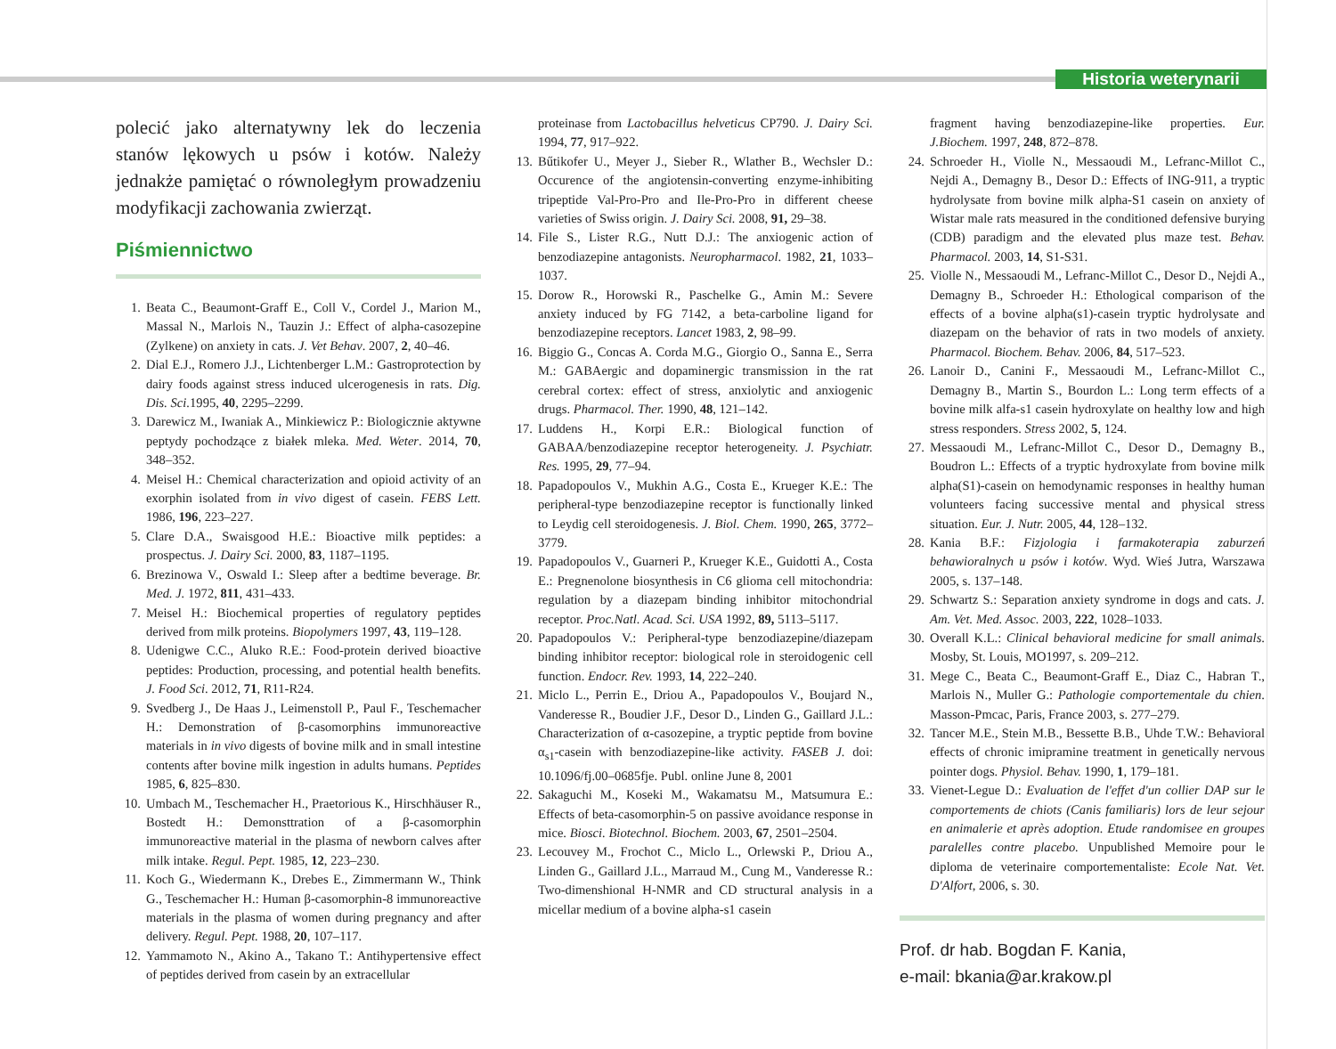Historia weterynarii
polecić jako alternatywny lek do leczenia stanów lękowych u psów i kotów. Należy jednakże pamiętać o równoległym prowadzeniu modyfikacji zachowania zwierząt.
Piśmiennictwo
1. Beata C., Beaumont-Graff E., Coll V., Cordel J., Marion M., Massal N., Marlois N., Tauzin J.: Effect of alpha-casozepine (Zylkene) on anxiety in cats. J. Vet Behav. 2007, 2, 40–46.
2. Dial E.J., Romero J.J., Lichtenberger L.M.: Gastroprotection by dairy foods against stress induced ulcerogenesis in rats. Dig. Dis. Sci. 1995, 40, 2295–2299.
3. Darewicz M., Iwaniak A., Minkiewicz P.: Biologicznie aktywne peptydy pochodzące z białek mleka. Med. Weter. 2014, 70, 348–352.
4. Meisel H.: Chemical characterization and opioid activity of an exorphin isolated from in vivo digest of casein. FEBS Lett. 1986, 196, 223–227.
5. Clare D.A., Swaisgood H.E.: Bioactive milk peptides: a prospectus. J. Dairy Sci. 2000, 83, 1187–1195.
6. Brezinowa V., Oswald I.: Sleep after a bedtime beverage. Br. Med. J. 1972, 811, 431–433.
7. Meisel H.: Biochemical properties of regulatory peptides derived from milk proteins. Biopolymers 1997, 43, 119–128.
8. Udenigwe C.C., Aluko R.E.: Food-protein derived bioactive peptides: Production, processing, and potential health benefits. J. Food Sci. 2012, 71, R11-R24.
9. Svedberg J., De Haas J., Leimenstoll P., Paul F., Teschemacher H.: Demonstration of β-casomorphins immunoreactive materials in in vivo digests of bovine milk and in small intestine contents after bovine milk ingestion in adults humans. Peptides 1985, 6, 825–830.
10. Umbach M., Teschemacher H., Praetorious K., Hirschhäuser R., Bostedt H.: Demonsttration of a β-casomorphin immunoreactive material in the plasma of newborn calves after milk intake. Regul. Pept. 1985, 12, 223–230.
11. Koch G., Wiedermann K., Drebes E., Zimmermann W., Think G., Teschemacher H.: Human β-casomorphin-8 immunoreactive materials in the plasma of women during pregnancy and after delivery. Regul. Pept. 1988, 20, 107–117.
12. Yammamoto N., Akino A., Takano T.: Antihypertensive effect of peptides derived from casein by an extracellular
proteinase from Lactobacillus helveticus CP790. J. Dairy Sci. 1994, 77, 917–922.
13. Bűtikofer U., Meyer J., Sieber R., Wlather B., Wechsler D.: Occurence of the angiotensin-converting enzyme-inhibiting tripeptide Val-Pro-Pro and Ile-Pro-Pro in different cheese varieties of Swiss origin. J. Dairy Sci. 2008, 91, 29–38.
14. File S., Lister R.G., Nutt D.J.: The anxiogenic action of benzodiazepine antagonists. Neuropharmacol. 1982, 21, 1033–1037.
15. Dorow R., Horowski R., Paschelke G., Amin M.: Severe anxiety induced by FG 7142, a beta-carboline ligand for benzodiazepine receptors. Lancet 1983, 2, 98–99.
16. Biggio G., Concas A. Corda M.G., Giorgio O., Sanna E., Serra M.: GABAergic and dopaminergic transmission in the rat cerebral cortex: effect of stress, anxiolytic and anxiogenic drugs. Pharmacol. Ther. 1990, 48, 121–142.
17. Luddens H., Korpi E.R.: Biological function of GABAA/benzodiazepine receptor heterogeneity. J. Psychiatr. Res. 1995, 29, 77–94.
18. Papadopoulos V., Mukhin A.G., Costa E., Krueger K.E.: The peripheral-type benzodiazepine receptor is functionally linked to Leydig cell steroidogenesis. J. Biol. Chem. 1990, 265, 3772–3779.
19. Papadopoulos V., Guarneri P., Krueger K.E., Guidotti A., Costa E.: Pregnenolone biosynthesis in C6 glioma cell mitochondria: regulation by a diazepam binding inhibitor mitochondrial receptor. Proc.Natl. Acad. Sci. USA 1992, 89, 5113–5117.
20. Papadopoulos V.: Peripheral-type benzodiazepine/diazepam binding inhibitor receptor: biological role in steroidogenic cell function. Endocr. Rev. 1993, 14, 222–240.
21. Miclo L., Perrin E., Driou A., Papadopoulos V., Boujard N., Vanderesse R., Boudier J.F., Desor D., Linden G., Gaillard J.L.: Characterization of α-casozepine, a tryptic peptide from bovine α<sub>s1</sub>-casein with benzodiazepine-like activity. FASEB J. doi: 10.1096/fj.00–0685fje. Publ. online June 8, 2001
22. Sakaguchi M., Koseki M., Wakamatsu M., Matsumura E.: Effects of beta-casomorphin-5 on passive avoidance response in mice. Biosci. Biotechnol. Biochem. 2003, 67, 2501–2504.
23. Lecouvey M., Frochot C., Miclo L., Orlewski P., Driou A., Linden G., Gaillard J.L., Marraud M., Cung M., Vanderesse R.: Two-dimenshional H-NMR and CD structural analysis in a micellar medium of a bovine alpha-s1 casein
fragment having benzodiazepine-like properties. Eur. J.Biochem. 1997, 248, 872–878.
24. Schroeder H., Violle N., Messaoudi M., Lefranc-Millot C., Nejdi A., Demagny B., Desor D.: Effects of ING-911, a tryptic hydrolysate from bovine milk alpha-S1 casein on anxiety of Wistar male rats measured in the conditioned defensive burying (CDB) paradigm and the elevated plus maze test. Behav. Pharmacol. 2003, 14, S1-S31.
25. Violle N., Messaoudi M., Lefranc-Millot C., Desor D., Nejdi A., Demagny B., Schroeder H.: Ethological comparison of the effects of a bovine alpha(s1)-casein tryptic hydrolysate and diazepam on the behavior of rats in two models of anxiety. Pharmacol. Biochem. Behav. 2006, 84, 517–523.
26. Lanoir D., Canini F., Messaoudi M., Lefranc-Millot C., Demagny B., Martin S., Bourdon L.: Long term effects of a bovine milk alfa-s1 casein hydroxylate on healthy low and high stress responders. Stress 2002, 5, 124.
27. Messaoudi M., Lefranc-Millot C., Desor D., Demagny B., Boudron L.: Effects of a tryptic hydroxylate from bovine milk alpha(S1)-casein on hemodynamic responses in healthy human volunteers facing successive mental and physical stress situation. Eur. J. Nutr. 2005, 44, 128–132.
28. Kania B.F.: Fizjologia i farmakoterapia zaburzeń behawioralnych u psów i kotów. Wyd. Wieś Jutra, Warszawa 2005, s. 137–148.
29. Schwartz S.: Separation anxiety syndrome in dogs and cats. J. Am. Vet. Med. Assoc. 2003, 222, 1028–1033.
30. Overall K.L.: Clinical behavioral medicine for small animals. Mosby, St. Louis, MO1997, s. 209–212.
31. Mege C., Beata C., Beaumont-Graff E., Diaz C., Habran T., Marlois N., Muller G.: Pathologie comportementale du chien. Masson-Pmcac, Paris, France 2003, s. 277–279.
32. Tancer M.E., Stein M.B., Bessette B.B., Uhde T.W.: Behavioral effects of chronic imipramine treatment in genetically nervous pointer dogs. Physiol. Behav. 1990, 1, 179–181.
33. Vienet-Legue D.: Evaluation de l'effet d'un collier DAP sur le comportements de chiots (Canis familiaris) lors de leur sejour en animalerie et après adoption. Etude randomisee en groupes paralelles contre placebo. Unpublished Memoire pour le diploma de veterinaire comportementaliste: Ecole Nat. Vet. D'Alfort, 2006, s. 30.
Prof. dr hab. Bogdan F. Kania,
e-mail: bkania@ar.krakow.pl